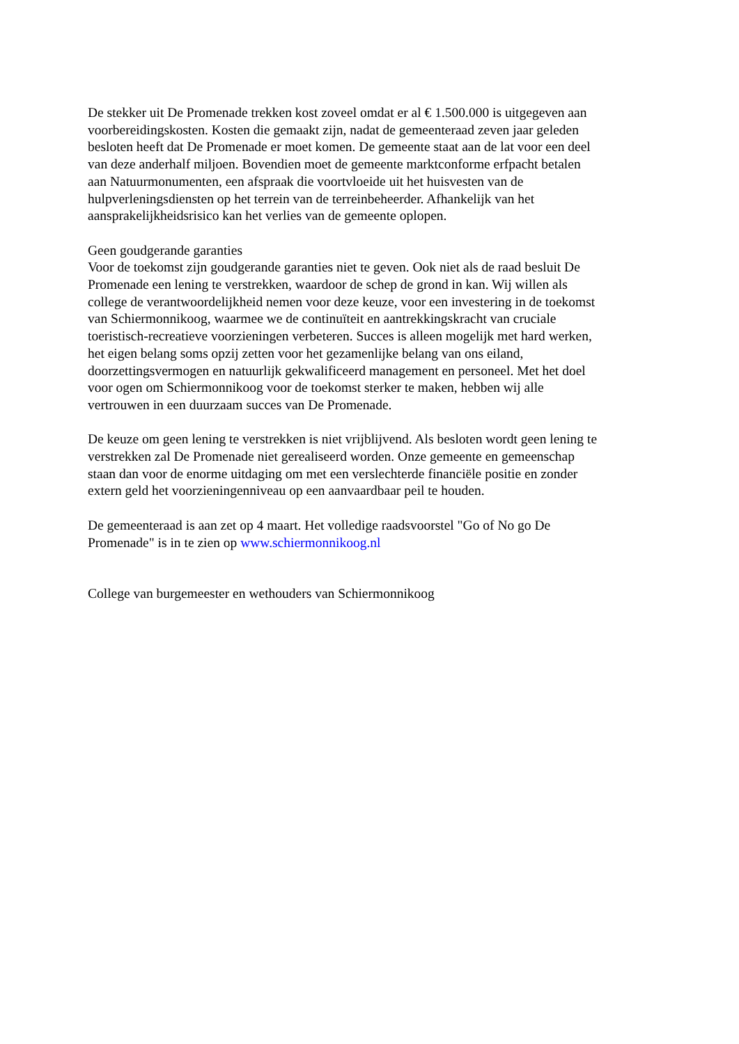De stekker uit De Promenade trekken kost zoveel omdat er al € 1.500.000 is uitgegeven aan
voorbereidingskosten. Kosten die gemaakt zijn, nadat de gemeenteraad zeven jaar geleden
besloten heeft dat De Promenade er moet komen. De gemeente staat aan de lat voor een deel
van deze anderhalf miljoen. Bovendien moet de gemeente marktconforme erfpacht betalen
aan Natuurmonumenten, een afspraak die voortvloeide uit het huisvesten van de
hulpverleningsdiensten op het terrein van de terreinbeheerder. Afhankelijk van het
aansprakelijkheidsrisico kan het verlies van de gemeente oplopen.
Geen goudgerande garanties
Voor de toekomst zijn goudgerande garanties niet te geven. Ook niet als de raad besluit De
Promenade een lening te verstrekken, waardoor de schep de grond in kan. Wij willen als
college de verantwoordelijkheid nemen voor deze keuze, voor een investering in de toekomst
van Schiermonnikoog, waarmee we de continuïteit en aantrekkingskracht van cruciale
toeristisch-recreatieve voorzieningen verbeteren. Succes is alleen mogelijk met hard werken,
het eigen belang soms opzij zetten voor het gezamenlijke belang van ons eiland,
doorzettingsvermogen en natuurlijk gekwalificeerd management en personeel. Met het doel
voor ogen om Schiermonnikoog voor de toekomst sterker te maken, hebben wij alle
vertrouwen in een duurzaam succes van De Promenade.
De keuze om geen lening te verstrekken is niet vrijblijvend. Als besloten wordt geen lening te
verstrekken zal De Promenade niet gerealiseerd worden. Onze gemeente en gemeenschap
staan dan voor de enorme uitdaging om met een verslechterde financiële positie en zonder
extern geld het voorzieningenniveau op een aanvaardbaar peil te houden.
De gemeenteraad is aan zet op 4 maart. Het volledige raadsvoorstel "Go of No go De
Promenade" is in te zien op www.schiermonnikoog.nl
College van burgemeester en wethouders van Schiermonnikoog